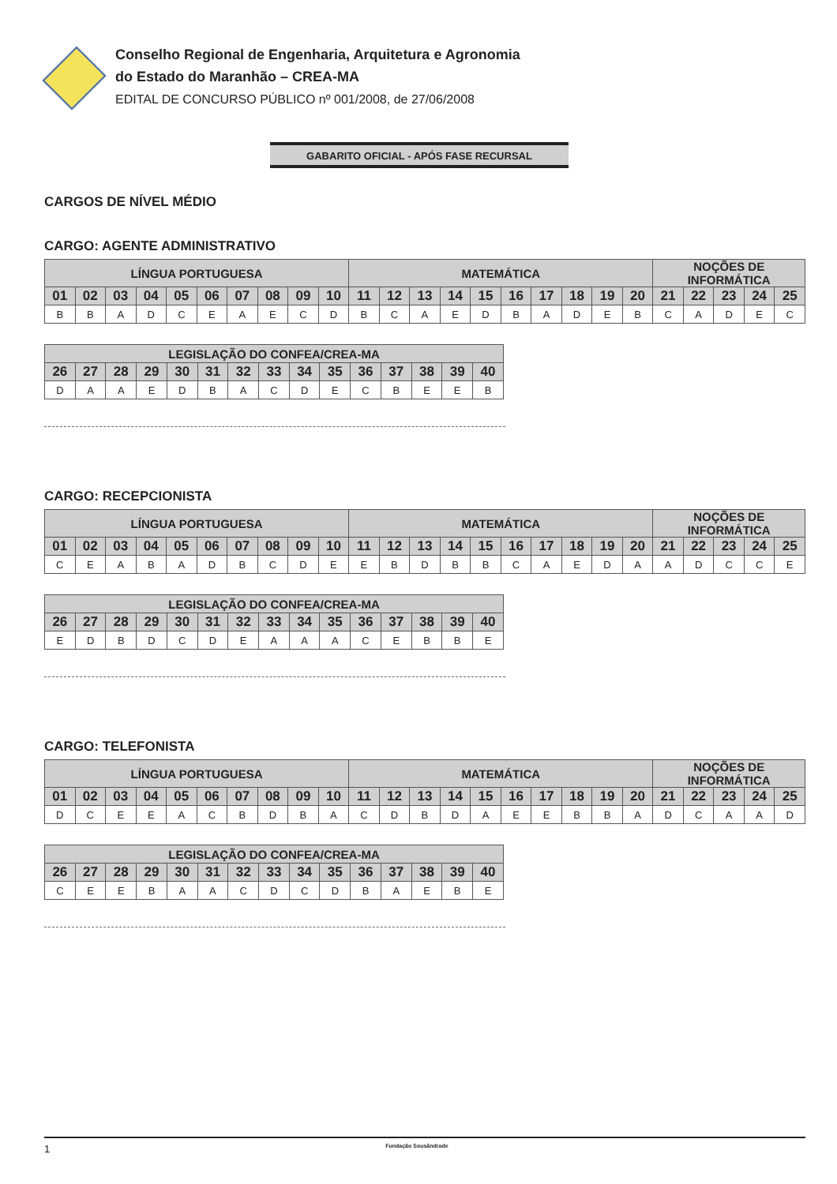Conselho Regional de Engenharia, Arquitetura e Agronomia
do Estado do Maranhão – CREA-MA
EDITAL DE CONCURSO PÚBLICO nº 001/2008, de 27/06/2008
GABARITO OFICIAL - APÓS FASE RECURSAL
CARGOS DE NÍVEL MÉDIO
CARGO: AGENTE ADMINISTRATIVO
| LÍNGUA PORTUGUESA | | | | | | | | | | MATEMÁTICA | | | | | | | | | | NOÇÕES DE INFORMÁTICA | | | | |
| --- | --- | --- | --- | --- | --- | --- | --- | --- | --- | --- | --- | --- | --- | --- | --- | --- | --- | --- | --- | --- | --- | --- | --- | --- |
| 01 | 02 | 03 | 04 | 05 | 06 | 07 | 08 | 09 | 10 | 11 | 12 | 13 | 14 | 15 | 16 | 17 | 18 | 19 | 20 | 21 | 22 | 23 | 24 | 25 |
| B | B | A | D | C | E | A | E | C | D | B | C | A | E | D | B | A | D | E | B | C | A | D | E | C |
| LEGISLAÇÃO DO CONFEA/CREA-MA | | | | | | | | | | | | | | |
| --- | --- | --- | --- | --- | --- | --- | --- | --- | --- | --- | --- | --- | --- | --- |
| 26 | 27 | 28 | 29 | 30 | 31 | 32 | 33 | 34 | 35 | 36 | 37 | 38 | 39 | 40 |
| D | A | A | E | D | B | A | C | D | E | C | B | E | E | B |
CARGO: RECEPCIONISTA
| LÍNGUA PORTUGUESA | | | | | | | | | | MATEMÁTICA | | | | | | | | | | NOÇÕES DE INFORMÁTICA | | | | |
| --- | --- | --- | --- | --- | --- | --- | --- | --- | --- | --- | --- | --- | --- | --- | --- | --- | --- | --- | --- | --- | --- | --- | --- | --- |
| 01 | 02 | 03 | 04 | 05 | 06 | 07 | 08 | 09 | 10 | 11 | 12 | 13 | 14 | 15 | 16 | 17 | 18 | 19 | 20 | 21 | 22 | 23 | 24 | 25 |
| C | E | A | B | A | D | B | C | D | E | E | B | D | B | B | C | A | E | D | A | A | D | C | C | E |
| LEGISLAÇÃO DO CONFEA/CREA-MA | | | | | | | | | | | | | | |
| --- | --- | --- | --- | --- | --- | --- | --- | --- | --- | --- | --- | --- | --- | --- |
| 26 | 27 | 28 | 29 | 30 | 31 | 32 | 33 | 34 | 35 | 36 | 37 | 38 | 39 | 40 |
| E | D | B | D | C | D | E | A | A | A | C | E | B | B | E |
CARGO: TELEFONISTA
| LÍNGUA PORTUGUESA | | | | | | | | | | MATEMÁTICA | | | | | | | | | | NOÇÕES DE INFORMÁTICA | | | | |
| --- | --- | --- | --- | --- | --- | --- | --- | --- | --- | --- | --- | --- | --- | --- | --- | --- | --- | --- | --- | --- | --- | --- | --- | --- |
| 01 | 02 | 03 | 04 | 05 | 06 | 07 | 08 | 09 | 10 | 11 | 12 | 13 | 14 | 15 | 16 | 17 | 18 | 19 | 20 | 21 | 22 | 23 | 24 | 25 |
| D | C | E | E | A | C | B | D | B | A | C | D | B | D | A | E | E | B | B | A | D | C | A | A | D |
| LEGISLAÇÃO DO CONFEA/CREA-MA | | | | | | | | | | | | | | |
| --- | --- | --- | --- | --- | --- | --- | --- | --- | --- | --- | --- | --- | --- | --- |
| 26 | 27 | 28 | 29 | 30 | 31 | 32 | 33 | 34 | 35 | 36 | 37 | 38 | 39 | 40 |
| C | E | E | B | A | A | C | D | C | D | B | A | E | B | E |
1 Fundação Sousândrade